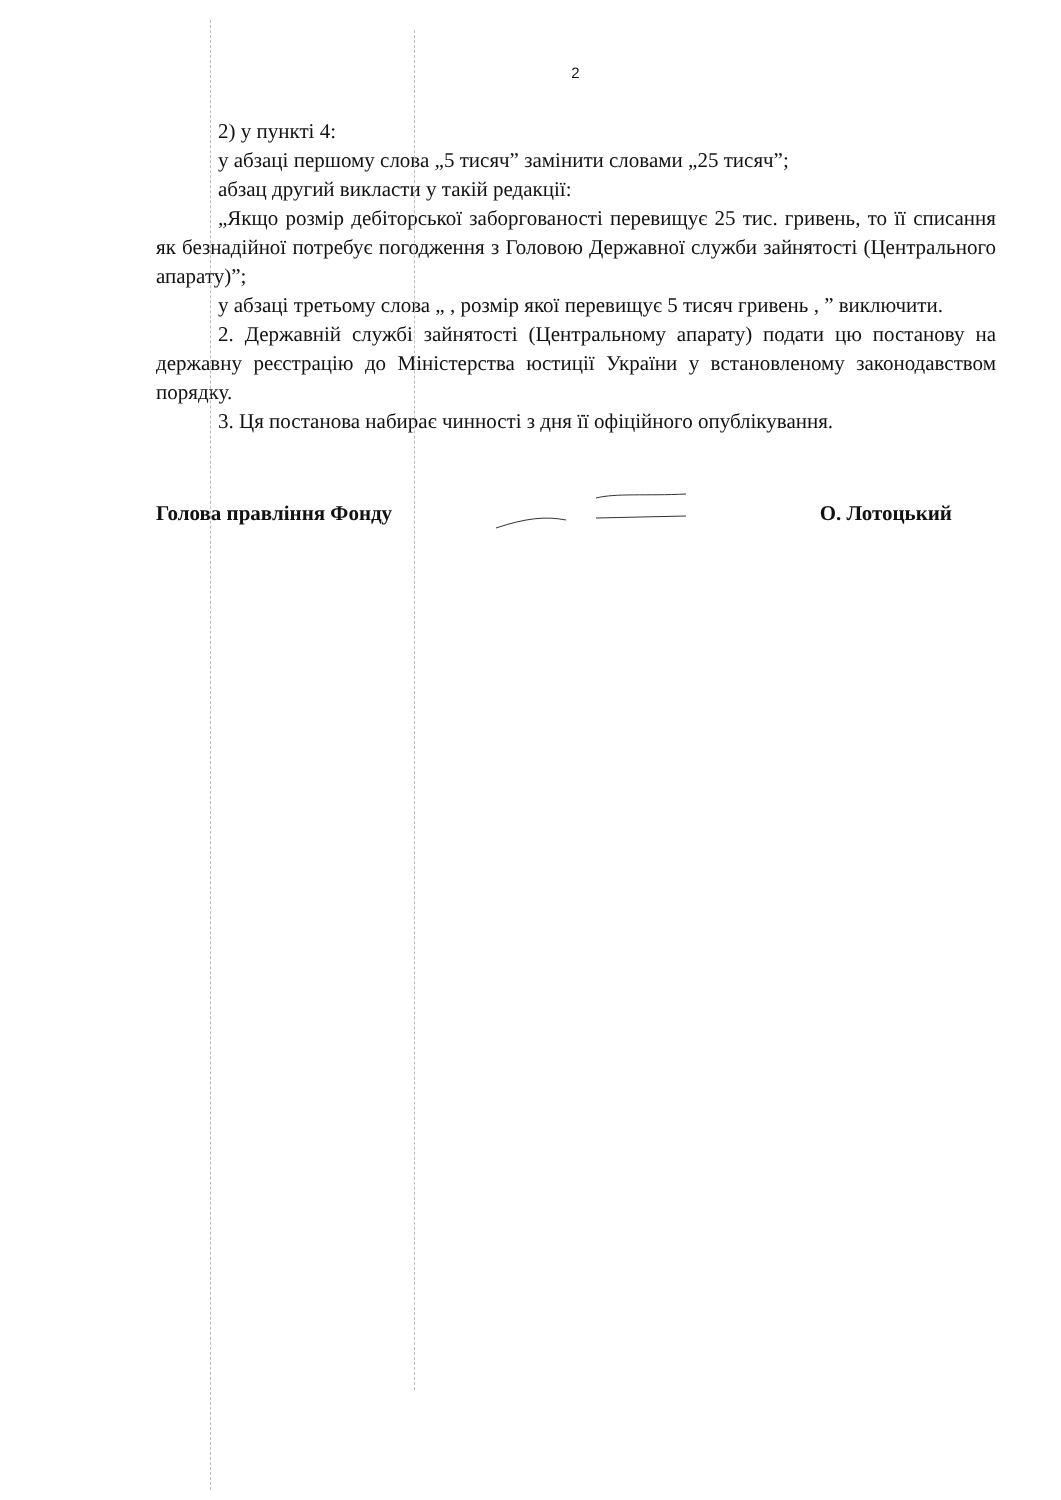2
2) у пункті 4:
у абзаці першому слова „5 тисяч” замінити словами „25 тисяч”;
абзац другий викласти у такій редакції:
„Якщо розмір дебіторської заборгованості перевищує 25 тис. гривень, то її списання як безнадійної потребує погодження з Головою Державної служби зайнятості (Центрального апарату)”;
у абзаці третьому слова „ , розмір якої перевищує 5 тисяч гривень , ” виключити.
2. Державній службі зайнятості (Центральному апарату) подати цю постанову на державну реєстрацію до Міністерства юстиції України у встановленому законодавством порядку.
3. Ця постанова набирає чинності з дня її офіційного опублікування.
Голова правління Фонду О. Лотоцький